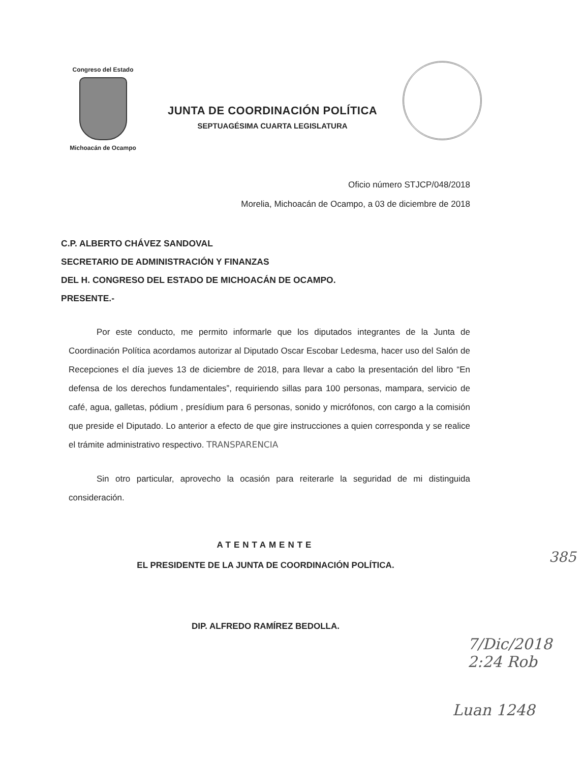Congreso del Estado
Michoacán de Ocampo
JUNTA DE COORDINACIÓN POLÍTICA
SEPTUAGÉSIMA CUARTA LEGISLATURA
Oficio número STJCP/048/2018
Morelia, Michoacán de Ocampo, a 03 de diciembre de 2018
C.P. ALBERTO CHÁVEZ SANDOVAL
SECRETARIO DE ADMINISTRACIÓN Y FINANZAS
DEL H. CONGRESO DEL ESTADO DE MICHOACÁN DE OCAMPO.
PRESENTE.-
Por este conducto, me permito informarle que los diputados integrantes de la Junta de Coordinación Política acordamos autorizar al Diputado Oscar Escobar Ledesma, hacer uso del Salón de Recepciones el día jueves 13 de diciembre de 2018, para llevar a cabo la presentación del libro “En defensa de los derechos fundamentales”, requiriendo sillas para 100 personas, mampara, servicio de café, agua, galletas, pódium , presídium para 6 personas, sonido y micrófonos, con cargo a la comisión que preside el Diputado. Lo anterior a efecto de que gire instrucciones a quien corresponda y se realice el trámite administrativo respectivo. TRANSPARENCIA
Sin otro particular, aprovecho la ocasión para reiterarle la seguridad de mi distinguida consideración.
ATENTAMENTE
EL PRESIDENTE DE LA JUNTA DE COORDINACIÓN POLÍTICA.
DIP. ALFREDO RAMÍREZ BEDOLLA.
385
7/Dic/2018 2:24 Rob
Luan 1248